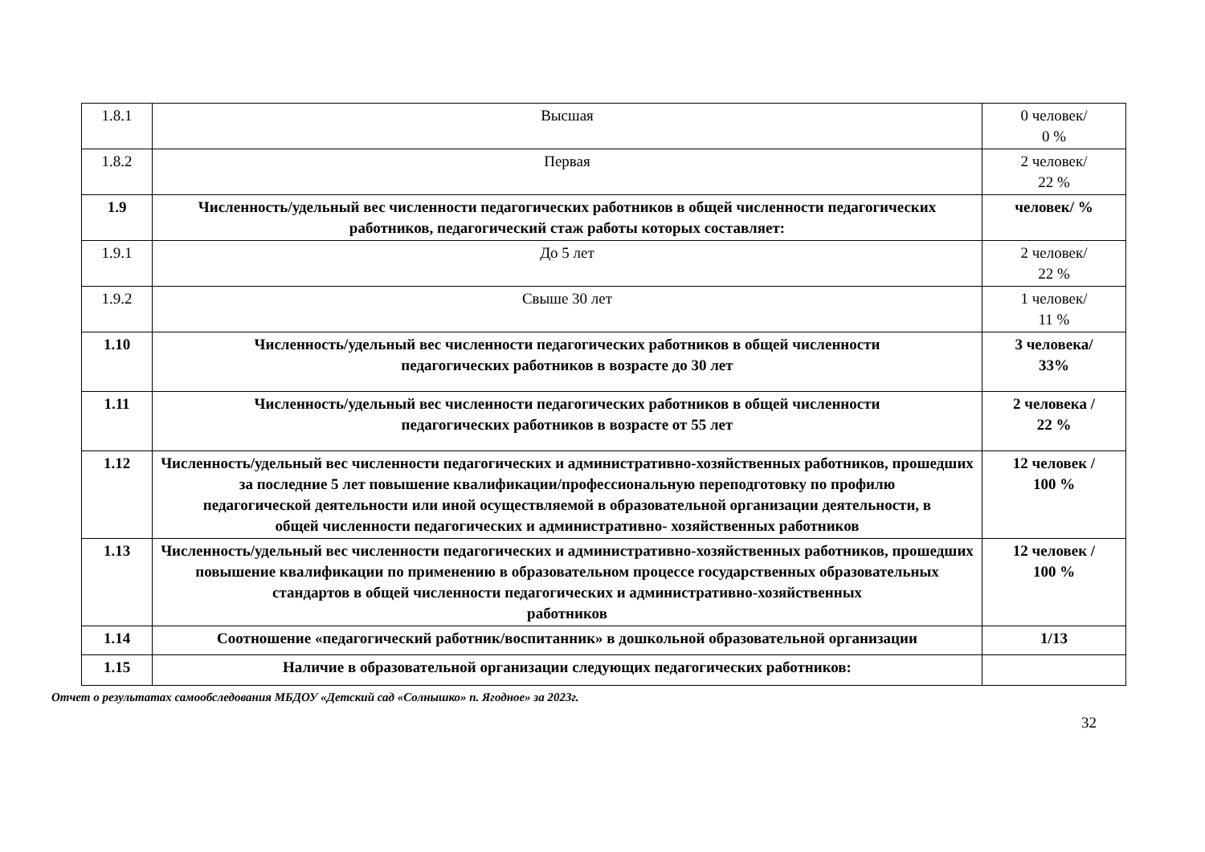| 1.8.1 | Высшая | 0 человек/ 0 % |
| 1.8.2 | Первая | 2 человек/ 22 % |
| 1.9 | Численность/удельный вес численности педагогических работников в общей численности педагогических работников, педагогический стаж работы которых составляет: | человек/ % |
| 1.9.1 | До 5 лет | 2 человек/ 22 % |
| 1.9.2 | Свыше 30 лет | 1 человек/ 11 % |
| 1.10 | Численность/удельный вес численности педагогических работников в общей численности педагогических работников в возрасте до 30 лет | 3 человека/ 33% |
| 1.11 | Численность/удельный вес численности педагогических работников в общей численности педагогических работников в возрасте от 55 лет | 2 человека / 22 % |
| 1.12 | Численность/удельный вес численности педагогических и административно-хозяйственных работников, прошедших за последние 5 лет повышение квалификации/профессиональную переподготовку по профилю педагогической деятельности или иной осуществляемой в образовательной организации деятельности, в общей численности педагогических и административно- хозяйственных работников | 12 человек / 100 % |
| 1.13 | Численность/удельный вес численности педагогических и административно-хозяйственных работников, прошедших повышение квалификации по применению в образовательном процессе государственных образовательных стандартов в общей численности педагогических и административно-хозяйственных работников | 12 человек / 100 % |
| 1.14 | Соотношение «педагогический работник/воспитанник» в дошкольной образовательной организации | 1/13 |
| 1.15 | Наличие в образовательной организации следующих педагогических работников: | |
Отчет о результатах самообследования МБДОУ «Детский сад «Солнышко» п. Ягодное» за 2023г.
32